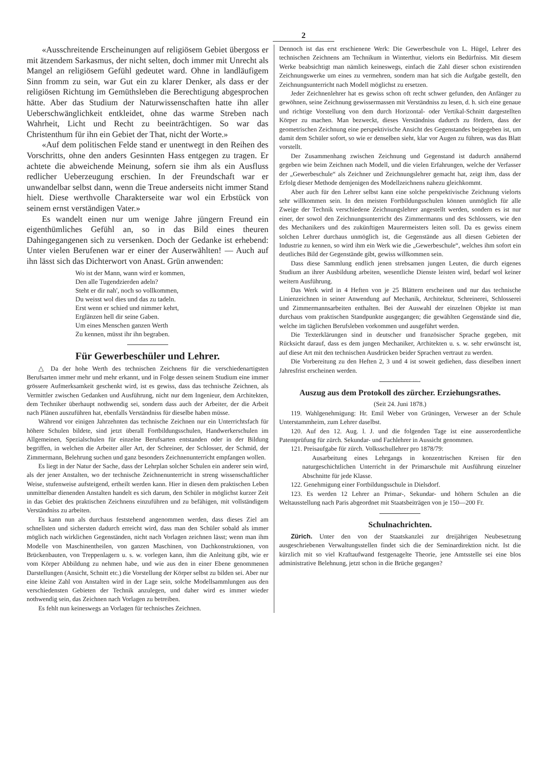2
«Ausschreitende Erscheinungen auf religiösem Gebiet übergoss er mit ätzendem Sarkasmus, der nicht selten, doch immer mit Unrecht als Mangel an religiösem Gefühl gedeutet ward. Ohne in landläufigem Sinn fromm zu sein, war Gut ein zu klarer Denker, als dass er der religiösen Richtung im Gemüthsleben die Berechtigung abgesprochen hätte. Aber das Studium der Naturwissenschaften hatte ihn aller Ueberschwänglichkeit entkleidet, ohne das warme Streben nach Wahrheit, Licht und Recht zu beeinträchtigen. So war das Christenthum für ihn ein Gebiet der That, nicht der Worte.»
«Auf dem politischen Felde stand er unentwegt in den Reihen des Vorschritts, ohne den anders Gesinnten Hass entgegen zu tragen. Er achtete die abweichende Meinung, sofern sie ihm als ein Ausfluss redlicher Ueberzeugung erschien. In der Freundschaft war er unwandelbar selbst dann, wenn die Treue anderseits nicht immer Stand hielt. Diese werthvolle Charakterseite war wol ein Erbstück von seinem ernst verständigen Vater.»
Es wandelt einen nur um wenige Jahre jüngern Freund ein eigenthümliches Gefühl an, so in das Bild eines theuren Dahingegangenen sich zu versenken. Doch der Gedanke ist erhebend: Unter vielen Berufenen war er einer der Auserwählten! — Auch auf ihn lässt sich das Dichterwort von Anast. Grün anwenden:
Wo ist der Mann, wann wird er kommen,
Den alle Tugendzierden adeln?
Steht er dir nah', noch so vollkommen,
Du weisst wol dies und das zu tadeln.
Erst wenn er schied und nimmer kehrt,
Erglänzen hell dir seine Gaben.
Um eines Menschen ganzen Werth
Zu kennen, müsst ihr ihn begraben.
Für Gewerbeschüler und Lehrer.
△ Da der hohe Werth des technischen Zeichnens für die verschiedenartigsten Berufsarten immer mehr und mehr erkannt, und in Folge dessen seinem Studium eine immer grössere Aufmerksamkeit geschenkt wird, ist es gewiss, dass das technische Zeichnen, als Vermittler zwischen Gedanken und Ausführung, nicht nur dem Ingenieur, dem Architekten, dem Techniker überhaupt nothwendig sei, sondern dass auch der Arbeiter, der die Arbeit nach Plänen auszuführen hat, ebenfalls Verständniss für dieselbe haben müsse.
Während vor einigen Jahrzehnten das technische Zeichnen nur ein Unterrichtsfach für höhere Schulen bildete, sind jetzt überall Fortbildungsschulen, Handwerkerschulen im Allgemeinen, Spezialschulen für einzelne Berufsarten entstanden oder in der Bildung begriffen, in welchen die Arbeiter aller Art, der Schreiner, der Schlosser, der Schmid, der Zimmermann, Belehrung suchen und ganz besonders Zeichnenunterricht empfangen wollen.
Es liegt in der Natur der Sache, dass der Lehrplan solcher Schulen ein anderer sein wird, als der jener Anstalten, wo der technische Zeichnenunterricht in streng wissenschaftlicher Weise, stufenweise aufsteigend, ertheilt werden kann. Hier in diesen dem praktischen Leben unmittelbar dienenden Anstalten handelt es sich darum, den Schüler in möglichst kurzer Zeit in das Gebiet des praktischen Zeichnens einzuführen und zu befähigen, mit vollständigem Verständniss zu arbeiten.
Es kann nun als durchaus feststehend angenommen werden, dass dieses Ziel am schnellsten und sichersten dadurch erreicht wird, dass man den Schüler sobald als immer möglich nach wirklichen Gegenständen, nicht nach Vorlagen zeichnen lässt; wenn man ihm Modelle von Maschinentheilen, von ganzen Maschinen, von Dachkonstruktionen, von Brückenbauten, von Treppenlagern u. s. w. vorlegen kann, ihm die Anleitung gibt, wie er vom Körper Abbildung zu nehmen habe, und wie aus den in einer Ebene genommenen Darstellungen (Ansicht, Schnitt etc.) die Vorstellung der Körper selbst zu bilden sei. Aber nur eine kleine Zahl von Anstalten wird in der Lage sein, solche Modellsammlungen aus den verschiedensten Gebieten der Technik anzulegen, und daher wird es immer wieder nothwendig sein, das Zeichnen nach Vorlagen zu betreiben.
Es fehlt nun keineswegs an Vorlagen für technisches Zeichnen.
Dennoch ist das erst erschienene Werk: Die Gewerbeschule von L. Hügel, Lehrer des technischen Zeichnens am Technikum in Winterthur, vielorts ein Bedürfniss. Mit diesem Werke beabsichtigt man nämlich keineswegs, einfach die Zahl dieser schon existirenden Zeichnungswerke um eines zu vermehren, sondern man hat sich die Aufgabe gestellt, den Zeichnungsunterricht nach Modell möglichst zu ersetzen.
Jeder Zeichnenlehrer hat es gewiss schon oft recht schwer gefunden, den Anfänger zu gewöhnen, seine Zeichnung gewissermassen mit Verständniss zu lesen, d. h. sich eine genaue und richtige Vorstellung von dem durch Horizontal- oder Vertikal-Schnitt dargestellten Körper zu machen. Man bezweckt, dieses Verständniss dadurch zu fördern, dass der geometrischen Zeichnung eine perspektivische Ansicht des Gegenstandes beigegeben ist, um damit dem Schüler sofort, so wie er denselben sieht, klar vor Augen zu führen, was das Blatt vorstellt.
Der Zusammenhang zwischen Zeichnung und Gegenstand ist dadurch annähernd gegeben wie beim Zeichnen nach Modell, und die vielen Erfahrungen, welche der Verfasser der „Gewerbeschule“ als Zeichner und Zeichnungslehrer gemacht hat, zeigt ihm, dass der Erfolg dieser Methode demjenigen des Modellzeichnens nahezu gleichkommt.
Aber auch für den Lehrer selbst kann eine solche perspektivische Zeichnung vielorts sehr willkommen sein. In den meisten Fortbildungsschulen können unmöglich für alle Zweige der Technik verschiedene Zeichnungslehrer angestellt werden, sondern es ist nur einer, der sowol den Zeichnungsunterricht des Zimmermanns und des Schlossers, wie den des Mechanikers und des zukünftigen Maurermeisters leiten soll. Da es gewiss einem solchen Lehrer durchaus unmöglich ist, die Gegenstände aus all diesen Gebieten der Industrie zu kennen, so wird ihm ein Werk wie die „Gewerbeschule“, welches ihm sofort ein deutliches Bild der Gegenstände gibt, gewiss willkommen sein.
Dass diese Sammlung endlich jenen strebsamen jungen Leuten, die durch eigenes Studium an ihrer Ausbildung arbeiten, wesentliche Dienste leisten wird, bedarf wol keiner weitern Ausführung.
Das Werk wird in 4 Heften von je 25 Blättern erscheinen und nur das technische Linienzeichnen in seiner Anwendung auf Mechanik, Architektur, Schreinerei, Schlosserei und Zimmermannsarbeiten enthalten. Bei der Auswahl der einzelnen Objekte ist man durchaus vom praktischen Standpunkte ausgegangen; die gewählten Gegenstände sind die, welche im täglichen Berufsleben vorkommen und ausgeführt werden.
Die Texterklärungen sind in deutscher und französischer Sprache gegeben, mit Rücksicht darauf, dass es dem jungen Mechaniker, Architekten u. s. w. sehr erwünscht ist, auf diese Art mit den technischen Ausdrücken beider Sprachen vertraut zu werden.
Die Vorbereitung zu den Heften 2, 3 und 4 ist soweit gediehen, dass dieselben innert Jahresfrist erscheinen werden.
Auszug aus dem Protokoll des zürcher. Erziehungsrathes.
(Seit 24. Juni 1878.)
119. Wahlgenehmigung: Hr. Emil Weber von Grüningen, Verweser an der Schule Unterstammheim, zum Lehrer daselbst.
120. Auf den 12. Aug. l. J. und die folgenden Tage ist eine ausserordentliche Patentprüfung für zürch. Sekundar- und Fachlehrer in Aussicht genommen.
121. Preisaufgabe für zürch. Volksschullehrer pro 1878/79:
Ausarbeitung eines Lehrgangs in konzentrischen Kreisen für den naturgeschichtlichen Unterricht in der Primarschule mit Ausführung einzelner Abschnitte für jede Klasse.
122. Genehmigung einer Fortbildungsschule in Dielsdorf.
123. Es werden 12 Lehrer an Primar-, Sekundar- und höhern Schulen an die Weltausstellung nach Paris abgeordnet mit Staatsbeiträgen von je 150—200 Fr.
Schulnachrichten.
Zürich. Unter den von der Staatskanzlei zur dreijährigen Neubesetzung ausgeschriebenen Verwaltungsstellen findet sich die der Seminardirektion nicht. Ist die kürzlich mit so viel Kraftaufwand festgenagelte Theorie, jene Amtsstelle sei eine blos administrative Belehnung, jetzt schon in die Brüche gegangen?